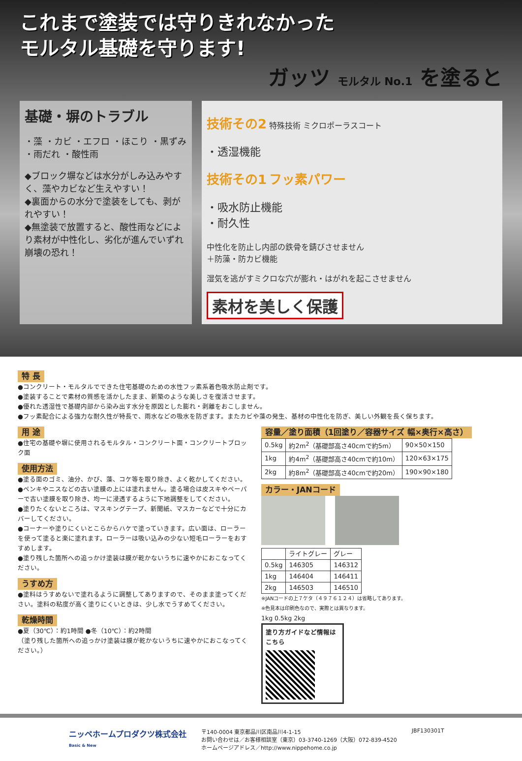これまで塗装では守りきれなかった
モルタル基礎を守ります!
ガッツ モルタル No.1 を塗ると
基礎・塀のトラブル
・藻 ・カビ ・エフロ ・ほこり ・黒ずみ ・雨だれ ・酸性雨
◆ブロック塀などは水分がしみ込みやすく、藻やカビなど生えやすい！
◆裏面からの水分で塗装をしても、剥がれやすい！
◆無塗装で放置すると、酸性雨などにより素材が中性化し、劣化が進んでいずれ崩壊の恐れ！
技術その2 特殊技術 ミクロポーラスコート
・透湿機能
技術その1 フッ素パワー
・吸水防止機能
・耐久性
中性化を防止し内部の鉄骨を錆びさせません
＋防藻・防カビ機能
湿気を逃がすミクロな穴が膨れ・はがれを起こさせません
素材を美しく保護
特 長
●コンクリート・モルタルでできた住宅基礎のための水性フッ素系着色吸水防止剤です。
●塗装することで素材の質感を活かしたまま、新築のような美しさを復活させます。
●優れた透湿性で基礎内部から染み出す水分を原因とした膨れ・剥離をおこしません。
●フッ素配合による強力な耐久性が特長で、雨水などの吸水を防ぎます。またカビや藻の発生、基材の中性化を防ぎ、美しい外観を長く保ちます。
用 途
●住宅の基礎や塀に使用されるモルタル・コンクリート面・コンクリートブロック面
使用方法
●塗る面のゴミ、油分、かび、藻、コケ等を取り除き、よく乾かしてください。
●ペンキやニスなどの古い塗膜の上には塗れません。塗る場合は皮スキやペーパーで古い塗膜を取り除き、均一に浸透するように下地調整をしてください。
●塗りたくないところは、マスキングテープ、新聞紙、マスカーなどで十分にカバーしてください。
●コーナーや塗りにくいとこらからハケで塗っていきます。広い面は、ローラーを使って塗ると楽に塗れます。ローラーは吸い込みの少ない短毛ローラーをおすすめします。
●塗り残した箇所への追っかけ塗装は膜が乾かないうちに速やかにおこなってください。
うすめ方
●塗料はうすめないで塗れるように調整してありますので、そのまま塗ってください。塗料の粘度が高く塗りにくいときは、少し水でうすめてください。
乾燥時間
●夏（30℃）：約1時間 ●冬（10℃）：約2時間
（塗り残した箇所への追っかけ塗装は膜が乾かないうちに速やかにおこなってください。）
容量／塗り面積（1回塗り／容器サイズ 幅×奥行×高さ）
| 0.5kg | 約2m<sup>2</sup>（基礎部高さ40cmで約5m） | 90×50×150 |
| 1kg | 約4m<sup>2</sup>（基礎部高さ40cmで約10m） | 120×63×175 |
| 2kg | 約8m<sup>2</sup>（基礎部高さ40cmで約20m） | 190×90×180 |
カラー・JANコード
| | ライトグレー | グレー |
| 0.5kg | 146305 | 146312 |
| 1kg | 146404 | 146411 |
| 2kg | 146503 | 146510 |
※JANコードの上７ケタ（４９７６１２４）は省略してあります。
※色見本は印刷色なので、実際とは異なります。
1kg 0.5kg 2kg
塗り方ガイドなど情報はこちら
ニッペホームプロダクツ株式会社
Basic & New
〒140-0004 東京都品川区南品川4-1-15
お問い合わせは／お客様相談室（東京）03-3740-1269（大阪）072-839-4520
ホームページアドレス／http://www.nippehome.co.jp
JBF130301T